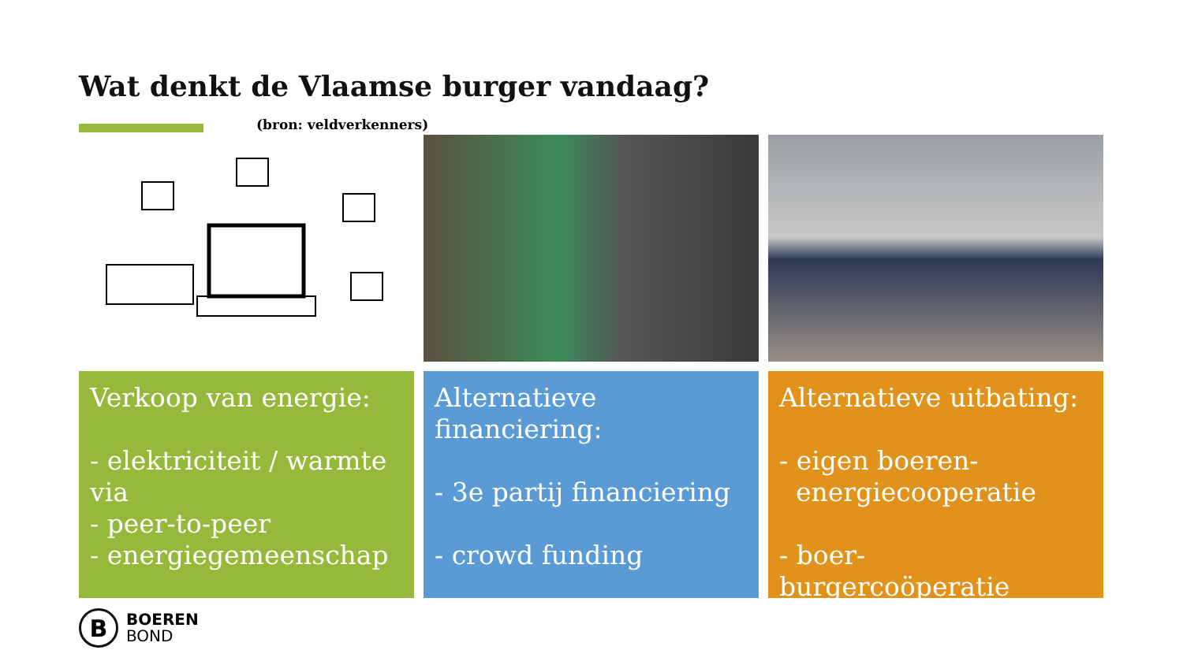Wat denkt de Vlaamse burger vandaag?
(bron: veldverkenners)
Verkoop van energie:
- elektriciteit / warmte via
- peer-to-peer
- energiegemeenschap
Alternatieve financiering:
- 3e partij financiering
- crowd funding
Alternatieve uitbating:
- eigen boeren-
energiecooperatie
- boer-burgercoöperatie
B
BOEREN
BOND